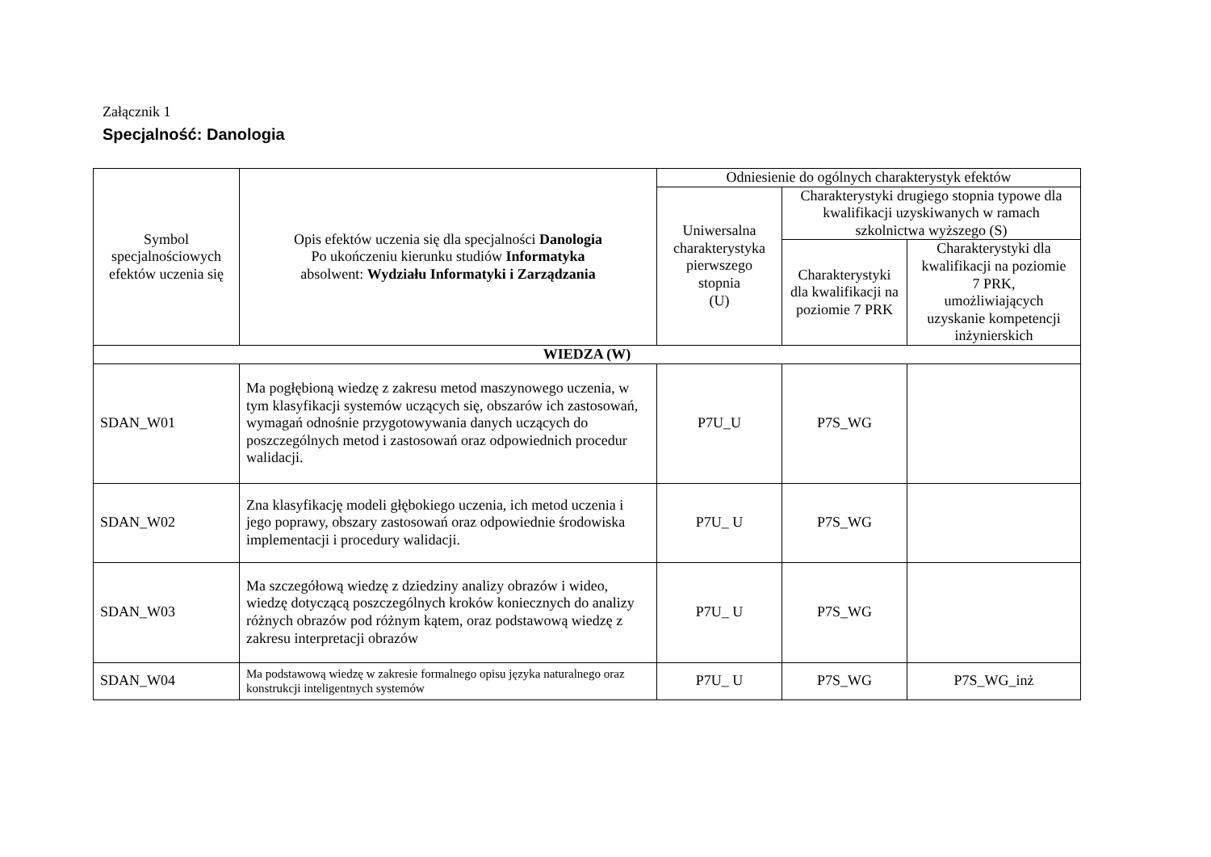Załącznik 1
Specjalność: Danologia
| Symbol specjalnościowych efektów uczenia się | Opis efektów uczenia się dla specjalności Danologia Po ukończeniu kierunku studiów Informatyka absolwent: Wydziału Informatyki i Zarządzania | Odniesienie do ogólnych charakterystyk efektów | | |
| --- | --- | --- | --- | --- |
| | | Uniwersalna charakterystyka pierwszego stopnia (U) | Charakterystyki drugiego stopnia typowe dla kwalifikacji uzyskiwanych w ramach szkolnictwa wyższego (S) | |
| | | | Charakterystyki dla kwalifikacji na poziomie 7 PRK | Charakterystyki dla kwalifikacji na poziomie 7 PRK, umożliwiających uzyskanie kompetencji inżynierskich |
| WIEDZA (W) | | | | |
| SDAN_W01 | Ma pogłębioną wiedzę z zakresu metod maszynowego uczenia, w tym klasyfikacji systemów uczących się, obszarów ich zastosowań, wymagań odnośnie przygotowywania danych uczących do poszczególnych metod i zastosowań oraz odpowiednich procedur walidacji. | P7U_U | P7S_WG | |
| SDAN_W02 | Zna klasyfikację modeli głębokiego uczenia, ich metod uczenia i jego poprawy, obszary zastosowań oraz odpowiednie środowiska implementacji i procedury walidacji. | P7U_ U | P7S_WG | |
| SDAN_W03 | Ma szczegółową wiedzę z dziedziny analizy obrazów i wideo, wiedzę dotyczącą poszczególnych kroków koniecznych do analizy różnych obrazów pod różnym kątem, oraz podstawową wiedzę z zakresu interpretacji obrazów | P7U_ U | P7S_WG | |
| SDAN_W04 | Ma podstawową wiedzę w zakresie formalnego opisu języka naturalnego oraz konstrukcji inteligentnych systemów | P7U_ U | P7S_WG | P7S_WG_inż |